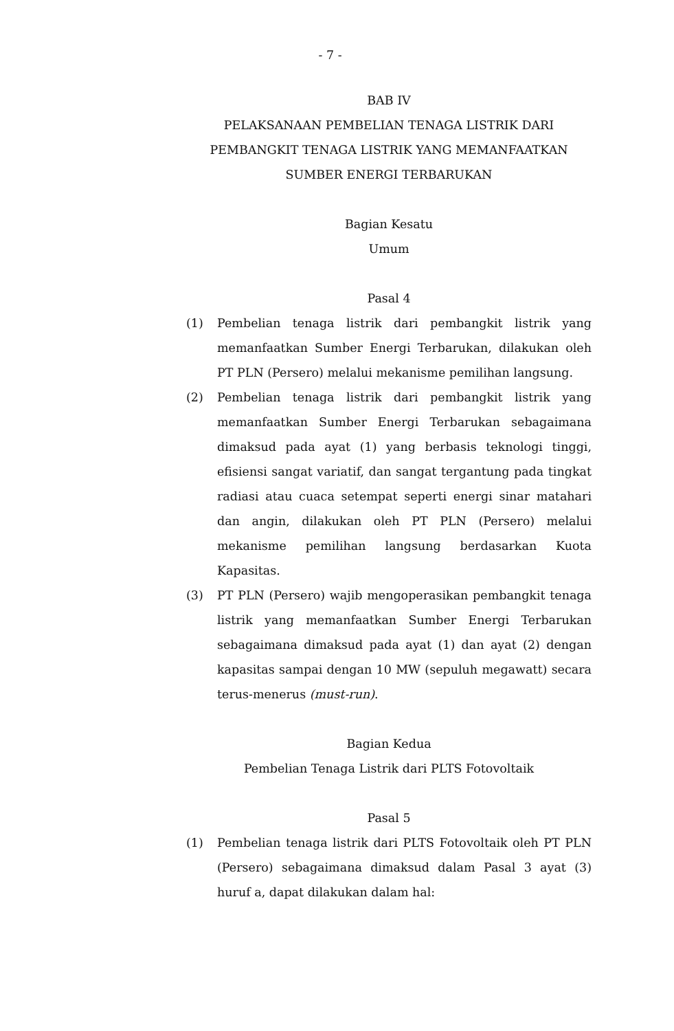- 7 -
BAB IV
PELAKSANAAN PEMBELIAN TENAGA LISTRIK DARI
PEMBANGKIT TENAGA LISTRIK YANG MEMANFAATKAN
SUMBER ENERGI TERBARUKAN
Bagian Kesatu
Umum
Pasal 4
(1) Pembelian tenaga listrik dari pembangkit listrik yang memanfaatkan Sumber Energi Terbarukan, dilakukan oleh PT PLN (Persero) melalui mekanisme pemilihan langsung.
(2) Pembelian tenaga listrik dari pembangkit listrik yang memanfaatkan Sumber Energi Terbarukan sebagaimana dimaksud pada ayat (1) yang berbasis teknologi tinggi, efisiensi sangat variatif, dan sangat tergantung pada tingkat radiasi atau cuaca setempat seperti energi sinar matahari dan angin, dilakukan oleh PT PLN (Persero) melalui mekanisme pemilihan langsung berdasarkan Kuota Kapasitas.
(3) PT PLN (Persero) wajib mengoperasikan pembangkit tenaga listrik yang memanfaatkan Sumber Energi Terbarukan sebagaimana dimaksud pada ayat (1) dan ayat (2) dengan kapasitas sampai dengan 10 MW (sepuluh megawatt) secara terus-menerus (must-run).
Bagian Kedua
Pembelian Tenaga Listrik dari PLTS Fotovoltaik
Pasal 5
(1) Pembelian tenaga listrik dari PLTS Fotovoltaik oleh PT PLN (Persero) sebagaimana dimaksud dalam Pasal 3 ayat (3) huruf a, dapat dilakukan dalam hal: